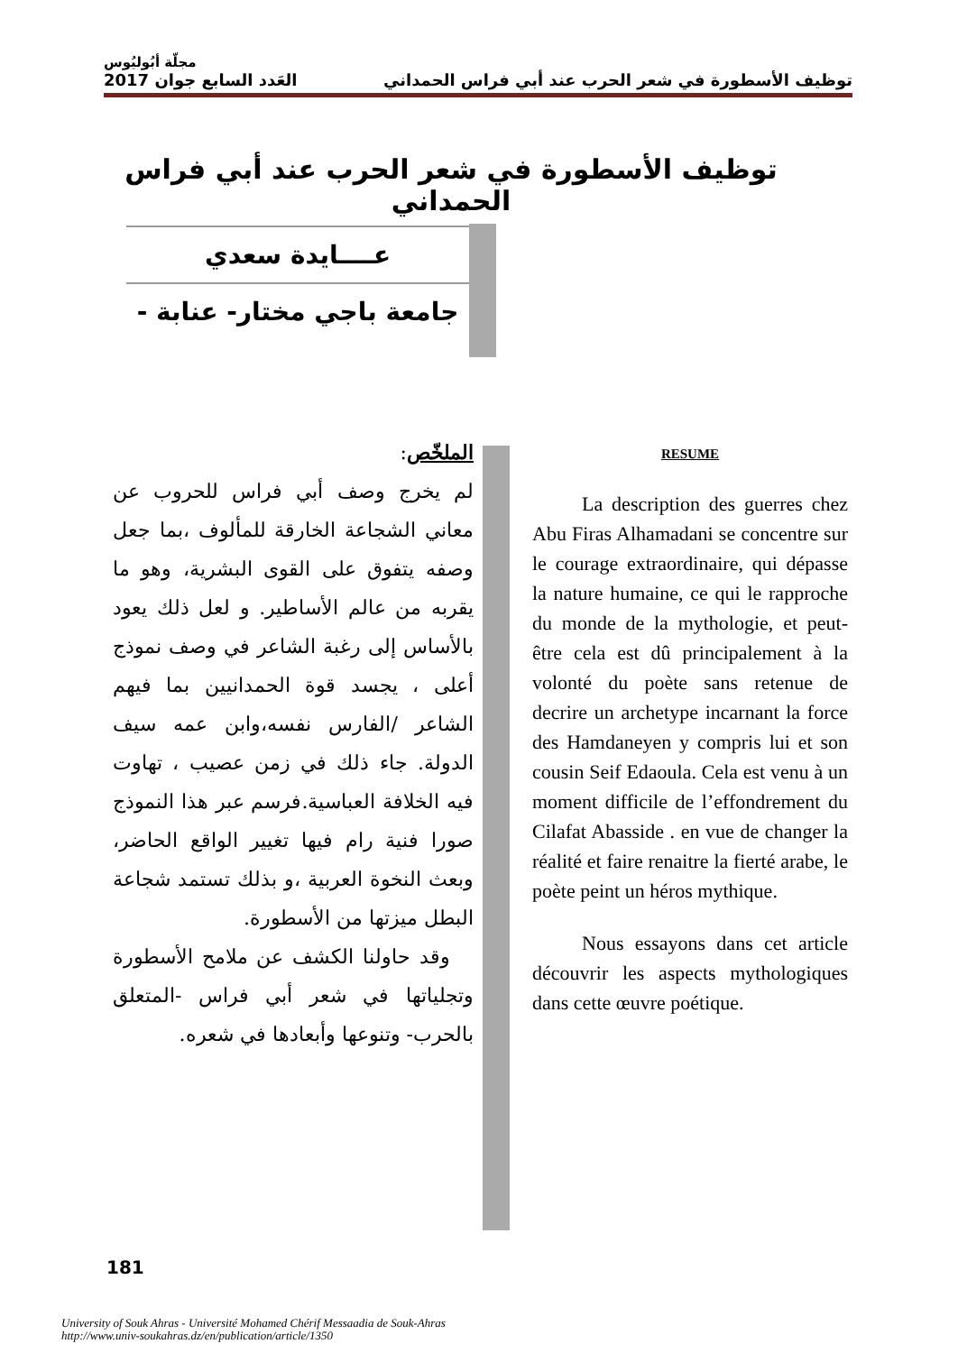مجلّة أبُوليُوس
توظيف الأسطورة في شعر الحرب عند أبي فراس الحمداني العَدد السابع جوان 2017
توظيف الأسطورة في شعر الحرب عند أبي فراس الحمداني
عــــايدة سعدي
جامعة باجي مختار- عنابة -
الملخّص:
لم يخرج وصف أبي فراس للحروب عن معاني الشجاعة الخارقة للمألوف ،بما جعل وصفه يتفوق على القوى البشرية، وهو ما يقربه من عالم الأساطير. و لعل ذلك يعود بالأساس إلى رغبة الشاعر في وصف نموذج أعلى ، يجسد قوة الحمدانيين بما فيهم الشاعر /الفارس نفسه،وابن عمه سيف الدولة. جاء ذلك في زمن عصيب ، تهاوت فيه الخلافة العباسية.فرسم عبر هذا النموذج صورا فنية رام فيها تغيير الواقع الحاضر، وبعث النخوة العربية ،و بذلك تستمد شجاعة البطل ميزتها من الأسطورة.
وقد حاولنا الكشف عن ملامح الأسطورة وتجلياتها في شعر أبي فراس -المتعلق بالحرب- وتنوعها وأبعادها في شعره.
RESUME
La description des guerres chez Abu Firas Alhamadani se concentre sur le courage extraordinaire, qui dépasse la nature humaine, ce qui le rapproche du monde de la mythologie, et peut-être cela est dû principalement à la volonté du poète sans retenue de decrire un archetype incarnant la force des Hamdaneyen y compris lui et son cousin Seif Edaoula. Cela est venu à un moment difficile de l’effondrement du Cilafat Abasside . en vue de changer la réalité et faire renaitre la fierté arabe, le poète peint un héros mythique.
Nous essayons dans cet article découvrir les aspects mythologiques dans cette œuvre poétique.
181
University of Souk Ahras - Université Mohamed Chérif Messaadia de Souk-Ahras
http://www.univ-soukahras.dz/en/publication/article/1350